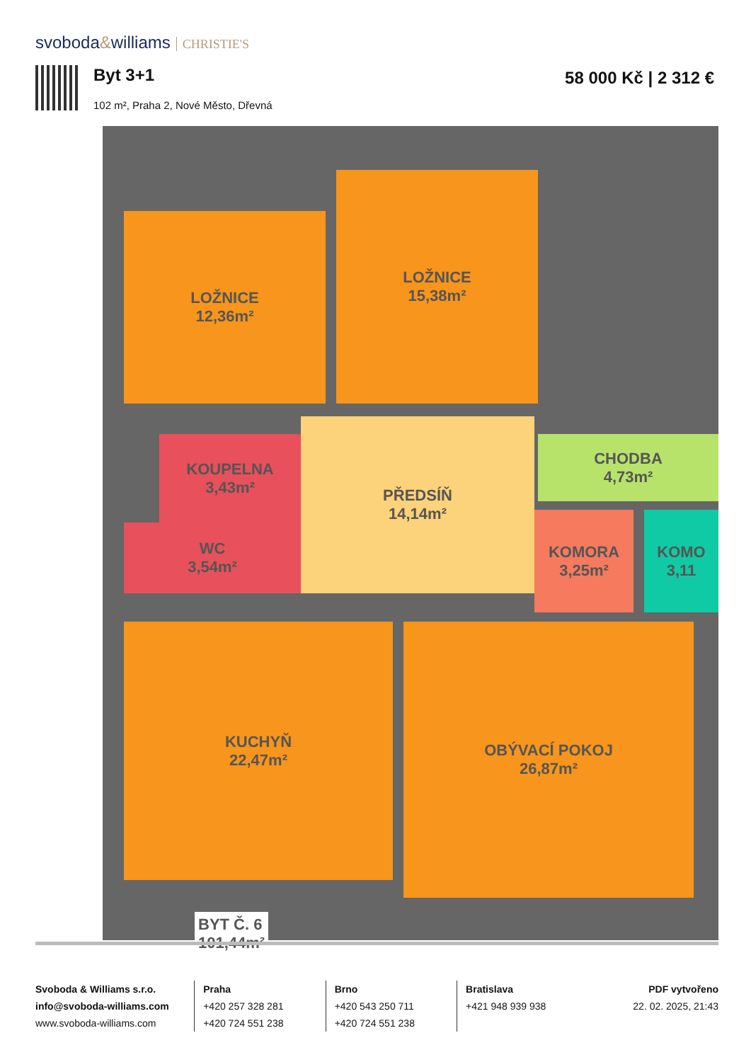svoboda&williams CHRISTIE'S
Byt 3+1 58 000 Kč | 2 312 €
102 m², Praha 2, Nové Město, Dřevná
LOŽNICE
12,36m²
LOŽNICE
15,38m²
KOUPELNA
3,43m²
WC
3,54m²
PŘEDSÍŇ
14,14m²
CHODBA
4,73m²
KOMORA
3,25m²
KOMO
3,11
KUCHYŇ
22,47m²
OBÝVACÍ POKOJ
26,87m²
BYT Č. 6
101,44m²
Svoboda & Williams s.r.o.
info@svoboda-williams.com
www.svoboda-williams.com
Praha
+420 257 328 281
+420 724 551 238
Brno
+420 543 250 711
+420 724 551 238
Bratislava
+421 948 939 938
PDF vytvořeno
22. 02. 2025, 21:43